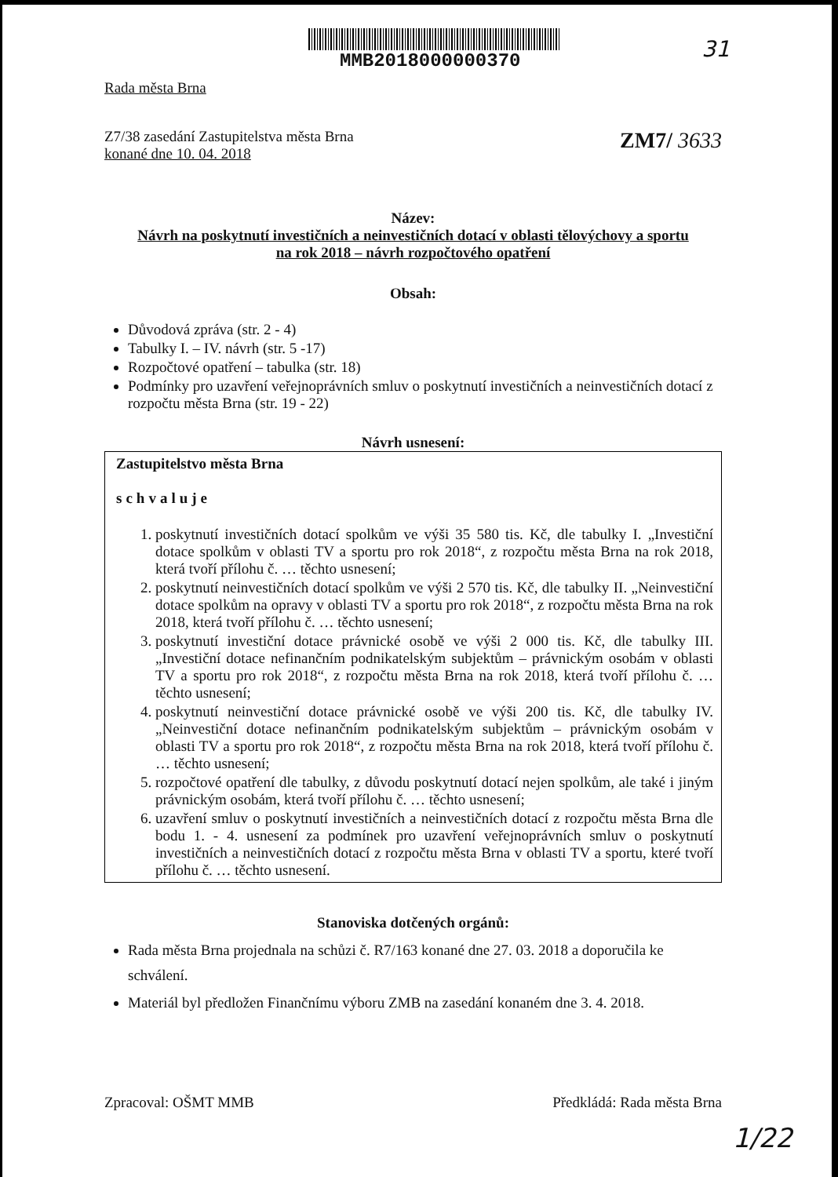MMB2018000000370
31
Rada města Brna
Z7/38 zasedání Zastupitelstva města Brna
konané dne 10. 04. 2018
ZM7/ 3633
Název:
Návrh na poskytnutí investičních a neinvestičních dotací v oblasti tělovýchovy a sportu
na rok 2018 – návrh rozpočtového opatření
Obsah:
Důvodová zpráva (str. 2 - 4)
Tabulky I. – IV. návrh (str. 5 -17)
Rozpočtové opatření – tabulka (str. 18)
Podmínky pro uzavření veřejnoprávních smluv o poskytnutí investičních a neinvestičních dotací z rozpočtu města Brna (str. 19 - 22)
Návrh usnesení:
Zastupitelstvo města Brna
schvaluje
1. poskytnutí investičních dotací spolkům ve výši 35 580 tis. Kč, dle tabulky I. „Investiční dotace spolkům v oblasti TV a sportu pro rok 2018“, z rozpočtu města Brna na rok 2018, která tvoří přílohu č. … těchto usnesení;
2. poskytnutí neinvestičních dotací spolkům ve výši 2 570 tis. Kč, dle tabulky II. „Neinvestiční dotace spolkům na opravy v oblasti TV a sportu pro rok 2018“, z rozpočtu města Brna na rok 2018, která tvoří přílohu č. … těchto usnesení;
3. poskytnutí investiční dotace právnické osobě ve výši 2 000 tis. Kč, dle tabulky III. „Investiční dotace nefinančním podnikatelským subjektům – právnickým osobám v oblasti TV a sportu pro rok 2018“, z rozpočtu města Brna na rok 2018, která tvoří přílohu č. … těchto usnesení;
4. poskytnutí neinvestiční dotace právnické osobě ve výši 200 tis. Kč, dle tabulky IV. „Neinvestiční dotace nefinančním podnikatelským subjektům – právnickým osobám v oblasti TV a sportu pro rok 2018“, z rozpočtu města Brna na rok 2018, která tvoří přílohu č. … těchto usnesení;
5. rozpočtové opatření dle tabulky, z důvodu poskytnutí dotací nejen spolkům, ale také i jiným právnickým osobám, která tvoří přílohu č. … těchto usnesení;
6. uzavření smluv o poskytnutí investičních a neinvestičních dotací z rozpočtu města Brna dle bodu 1. - 4. usnesení za podmínek pro uzavření veřejnoprávních smluv o poskytnutí investičních a neinvestičních dotací z rozpočtu města Brna v oblasti TV a sportu, které tvoří přílohu č. … těchto usnesení.
Stanoviska dotčených orgánů:
Rada města Brna projednala na schůzi č. R7/163 konané dne 27. 03. 2018 a doporučila ke schválení.
Materiál byl předložen Finančnímu výboru ZMB na zasedání konaném dne 3. 4. 2018.
Zpracoval: OŠMT MMB Předkládá: Rada města Brna
1/22